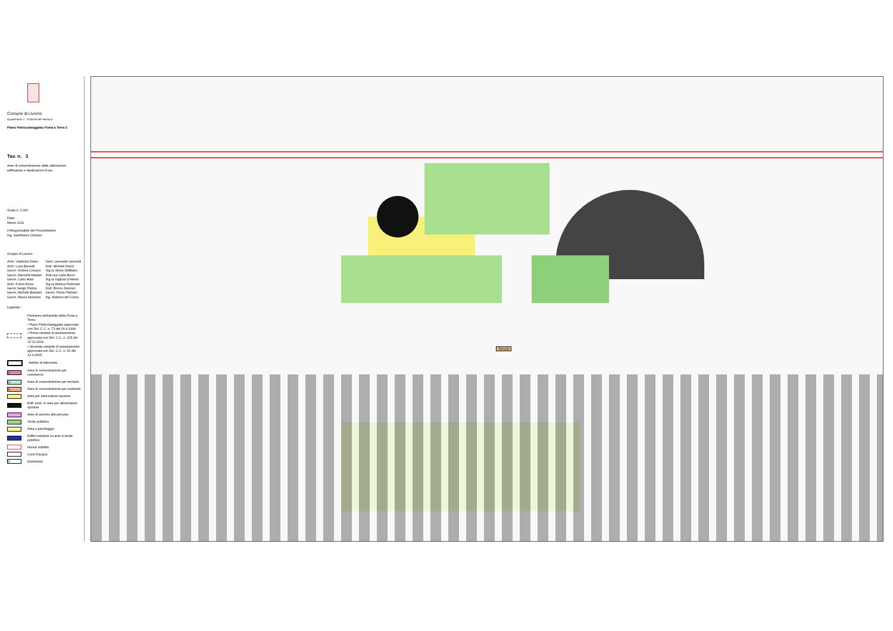Comune di Livorno
Dipartimento 4 - Politiche del Territorio
Piano Particolareggiato Porta a Terra 2
Tav. n. 3
Aree di concentrazione delle utilizzazioni edificatorie e destinazioni d'uso
Scala 1: 2.000
Data:
Marzo 2011
Il Responsabile del Procedimento
Ing. Gianfranco Chetoni
Gruppo di Lavoro
Arch. Vladimiro Demi Geol. Leonardo Gonnelli Arch. Luca Barsotti Dott. Michele Danzi Geom. Andrea Corsaro Sig.ra Sonia Stillittano Geom. Marcella Mariani Dott.ssa Carla Bruni Geom. Carlo Masi Sig.ra Gigliola D'Alesio Arch. Fulvio Rossi Sig.ra Monica Padovani Geom Sergio Palma Dott. Enrico Zannoni Geom. Michele Bastiani Geom. Paola Palmieri Geom. Marco Nencioni Ing. Roberto del Corso
Legenda :
Perimetro dell'ambito della Porta a Terra :
• Piano Particolareggiato approvato con Del. C.C. n. 73 del 26.4.1999
• Prima variante di assestamento approvata con Del. C.C. n. 215 del 23.12.2002
• Seconda variante di assestamento approvata con Del. C.C. n. 52 del 13.4.2005
Ambito di intervento
C Area di concentrazione per commercio
U Area di concentrazione per terziario
A Area di concentrazione per ricettività
Area per attrezzature sportive
Edif. esist. in aree per attrezzature sportive
Aree di servizio alle persone
Verde pubblico
Area a parcheggio
Edifici esistenti su aree a verde pubblico
Nuova viabilità
Corsi d'acqua
D Distributori
Servizi